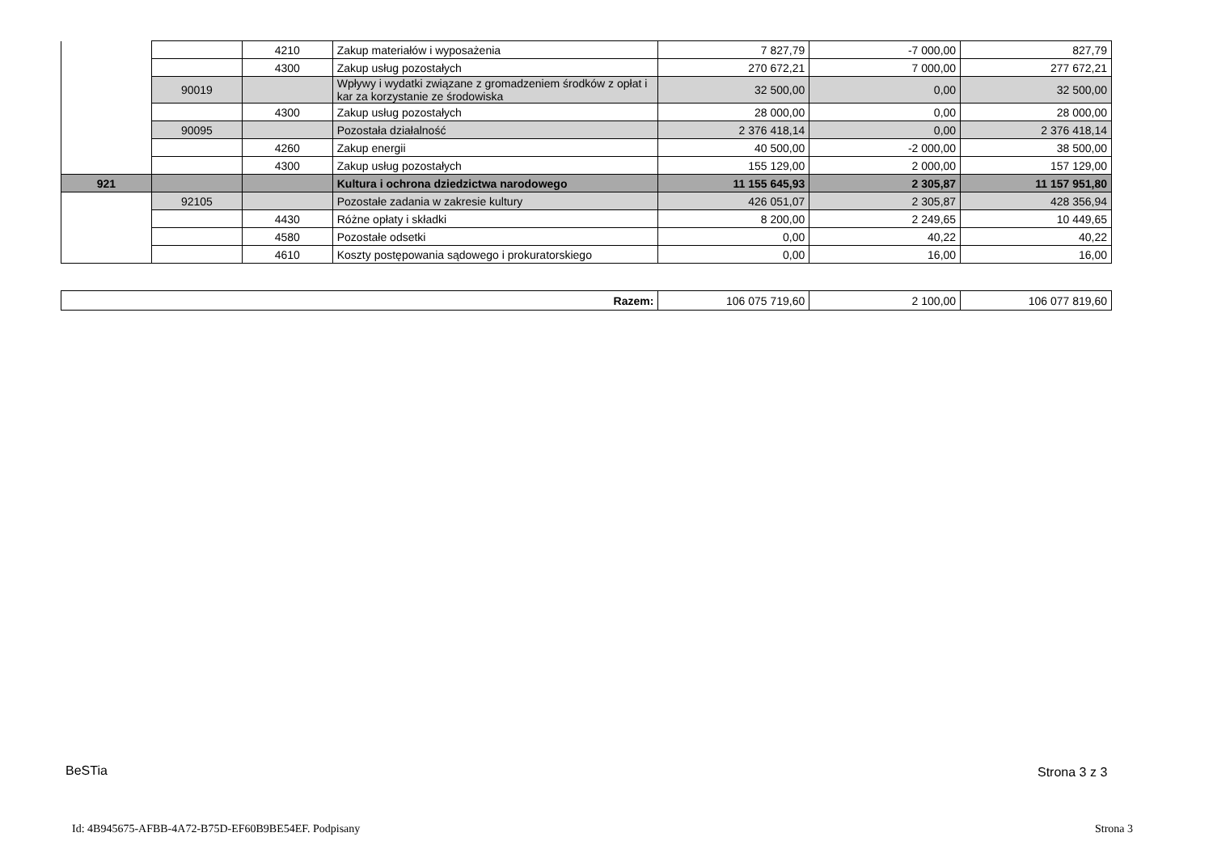| | | 4210 | Zakup materiałów i wyposażenia | 7 827,79 | -7 000,00 | 827,79 |
| | | 4300 | Zakup usług pozostałych | 270 672,21 | 7 000,00 | 277 672,21 |
| | 90019 | | Wpływy i wydatki związane z gromadzeniem środków z opłat i kar za korzystanie ze środowiska | 32 500,00 | 0,00 | 32 500,00 |
| | | 4300 | Zakup usług pozostałych | 28 000,00 | 0,00 | 28 000,00 |
| | 90095 | | Pozostała działalność | 2 376 418,14 | 0,00 | 2 376 418,14 |
| | | 4260 | Zakup energii | 40 500,00 | -2 000,00 | 38 500,00 |
| | | 4300 | Zakup usług pozostałych | 155 129,00 | 2 000,00 | 157 129,00 |
| 921 | | | Kultura i ochrona dziedzictwa narodowego | 11 155 645,93 | 2 305,87 | 11 157 951,80 |
| | 92105 | | Pozostałe zadania w zakresie kultury | 426 051,07 | 2 305,87 | 428 356,94 |
| | | 4430 | Różne opłaty i składki | 8 200,00 | 2 249,65 | 10 449,65 |
| | | 4580 | Pozostałe odsetki | 0,00 | 40,22 | 40,22 |
| | | 4610 | Koszty postępowania sądowego i prokuratorskiego | 0,00 | 16,00 | 16,00 |
| Razem: | 106 075 719,60 | 2 100,00 | 106 077 819,60 |
BeSTia Strona 3 z 3
Id: 4B945675-AFBB-4A72-B75D-EF60B9BE54EF. Podpisany
Strona 3